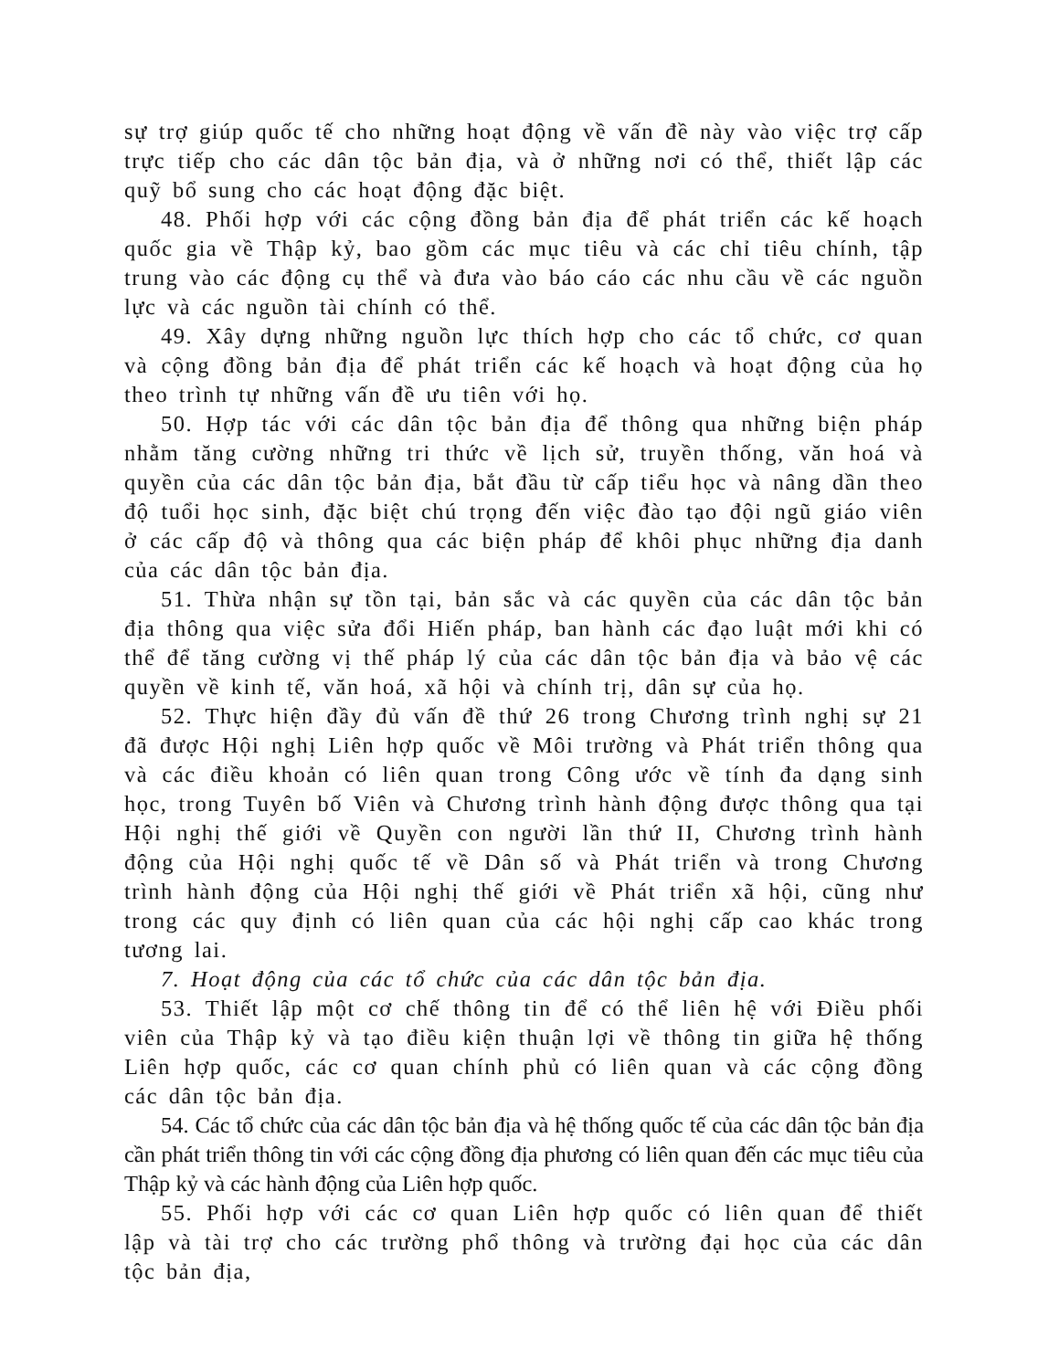sự trợ giúp quốc tế cho những hoạt động về vấn đề này vào việc trợ cấp trực tiếp cho các dân tộc bản địa, và ở những nơi có thể, thiết lập các quỹ bổ sung cho các hoạt động đặc biệt.
48. Phối hợp với các cộng đồng bản địa để phát triển các kế hoạch quốc gia về Thập kỷ, bao gồm các mục tiêu và các chỉ tiêu chính, tập trung vào các động cụ thể và đưa vào báo cáo các nhu cầu về các nguồn lực và các nguồn tài chính có thể.
49. Xây dựng những nguồn lực thích hợp cho các tổ chức, cơ quan và cộng đồng bản địa để phát triển các kế hoạch và hoạt động của họ theo trình tự những vấn đề ưu tiên với họ.
50. Hợp tác với các dân tộc bản địa để thông qua những biện pháp nhằm tăng cường những tri thức về lịch sử, truyền thống, văn hoá và quyền của các dân tộc bản địa, bắt đầu từ cấp tiểu học và nâng dần theo độ tuổi học sinh, đặc biệt chú trọng đến việc đào tạo đội ngũ giáo viên ở các cấp độ và thông qua các biện pháp để khôi phục những địa danh của các dân tộc bản địa.
51. Thừa nhận sự tồn tại, bản sắc và các quyền của các dân tộc bản địa thông qua việc sửa đổi Hiến pháp, ban hành các đạo luật mới khi có thể để tăng cường vị thế pháp lý của các dân tộc bản địa và bảo vệ các quyền về kinh tế, văn hoá, xã hội và chính trị, dân sự của họ.
52. Thực hiện đầy đủ vấn đề thứ 26 trong Chương trình nghị sự 21 đã được Hội nghị Liên hợp quốc về Môi trường và Phát triển thông qua và các điều khoản có liên quan trong Công ước về tính đa dạng sinh học, trong Tuyên bố Viên và Chương trình hành động được thông qua tại Hội nghị thế giới về Quyền con người lần thứ II, Chương trình hành động của Hội nghị quốc tế về Dân số và Phát triển và trong Chương trình hành động của Hội nghị thế giới về Phát triển xã hội, cũng như trong các quy định có liên quan của các hội nghị cấp cao khác trong tương lai.
7. Hoạt động của các tổ chức của các dân tộc bản địa.
53. Thiết lập một cơ chế thông tin để có thể liên hệ với Điều phối viên của Thập kỷ và tạo điều kiện thuận lợi về thông tin giữa hệ thống Liên hợp quốc, các cơ quan chính phủ có liên quan và các cộng đồng các dân tộc bản địa.
54. Các tổ chức của các dân tộc bản địa và hệ thống quốc tế của các dân tộc bản địa cần phát triển thông tin với các cộng đồng địa phương có liên quan đến các mục tiêu của Thập kỷ và các hành động của Liên hợp quốc.
55. Phối hợp với các cơ quan Liên hợp quốc có liên quan để thiết lập và tài trợ cho các trường phổ thông và trường đại học của các dân tộc bản địa,